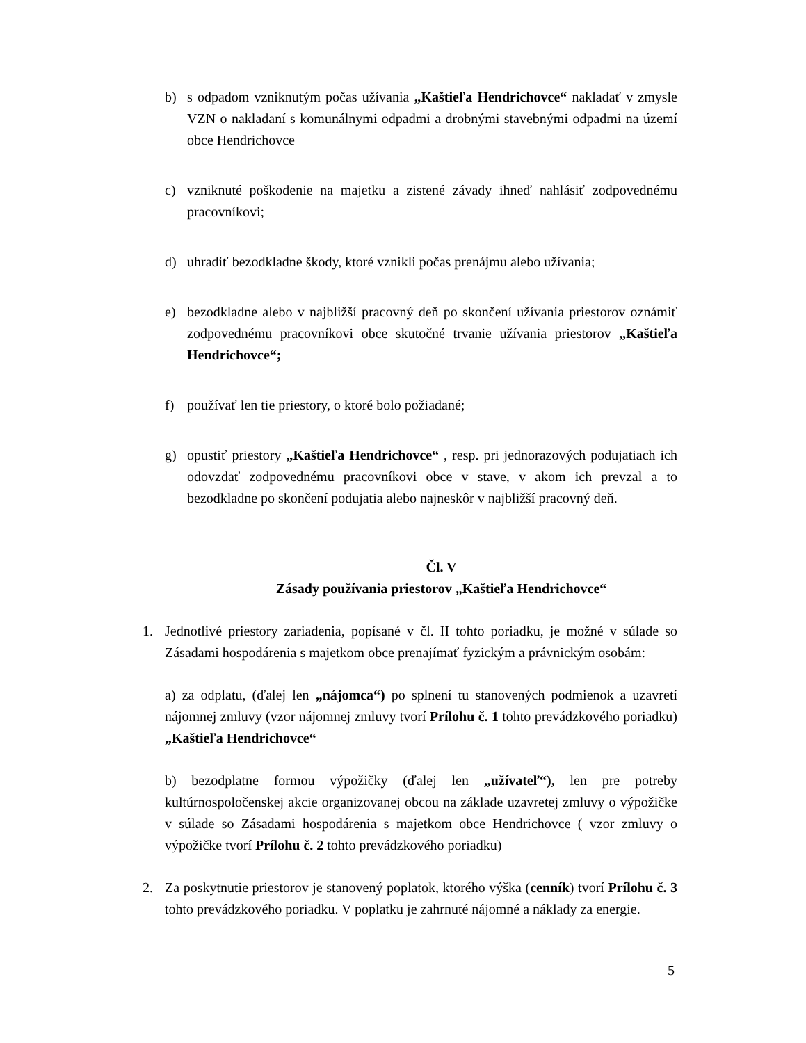b) s odpadom vzniknutým počas užívania „Kaštieľa Hendrichovce“ nakladať v zmysle VZN o nakladaní s komunálnymi odpadmi a drobnými stavebnými odpadmi na území obce Hendrichovce
c) vzniknuté poškodenie na majetku a zistené závady ihneď nahlásiť zodpovednému pracovníkovi;
d) uhradiť bezodkladne škody, ktoré vznikli počas prenájmu alebo užívania;
e) bezodkladne alebo v najbližší pracovný deň po skončení užívania priestorov oznámiť zodpovednému pracovníkovi obce skutočné trvanie užívania priestorov „Kaštieľa Hendrichovce“;
f) používať len tie priestory, o ktoré bolo požiadané;
g) opustiť priestory „Kaštieľa Hendrichovce“ , resp. pri jednorazových podujatiach ich odovzdať zodpovednému pracovníkovi obce v stave, v akom ich prevzal a to bezodkladne po skončení podujatia alebo najneskôr v najbližší pracovný deň.
Čl. V
Zásady používania priestorov „Kaštieľa Hendrichovce“
1. Jednotlivé priestory zariadenia, popísané v čl. II tohto poriadku, je možné v súlade so Zásadami hospodárenia s majetkom obce prenajímať fyzickým a právnickým osobám:
a) za odplatu, (ďalej len „nájomca“) po splnení tu stanovených podmienok a uzavretí nájomnej zmluvy (vzor nájomnej zmluvy tvorí Prílohu č. 1 tohto prevádzkového poriadku) „Kaštieľa Hendrichovce“
b) bezodplatne formou výpožičky (ďalej len „užívateľ“), len pre potreby kultúrnospoločenskej akcie organizovanej obcou na základe uzavretej zmluvy o výpožičke v súlade so Zásadami hospodárenia s majetkom obce Hendrichovce ( vzor zmluvy o výpožičke tvorí Prílohu č. 2 tohto prevádzkového poriadku)
2. Za poskytnutie priestorov je stanovený poplatok, ktorého výška (cenník) tvorí Prílohu č. 3 tohto prevádzkového poriadku. V poplatku je zahrnuté nájomné a náklady za energie.
5